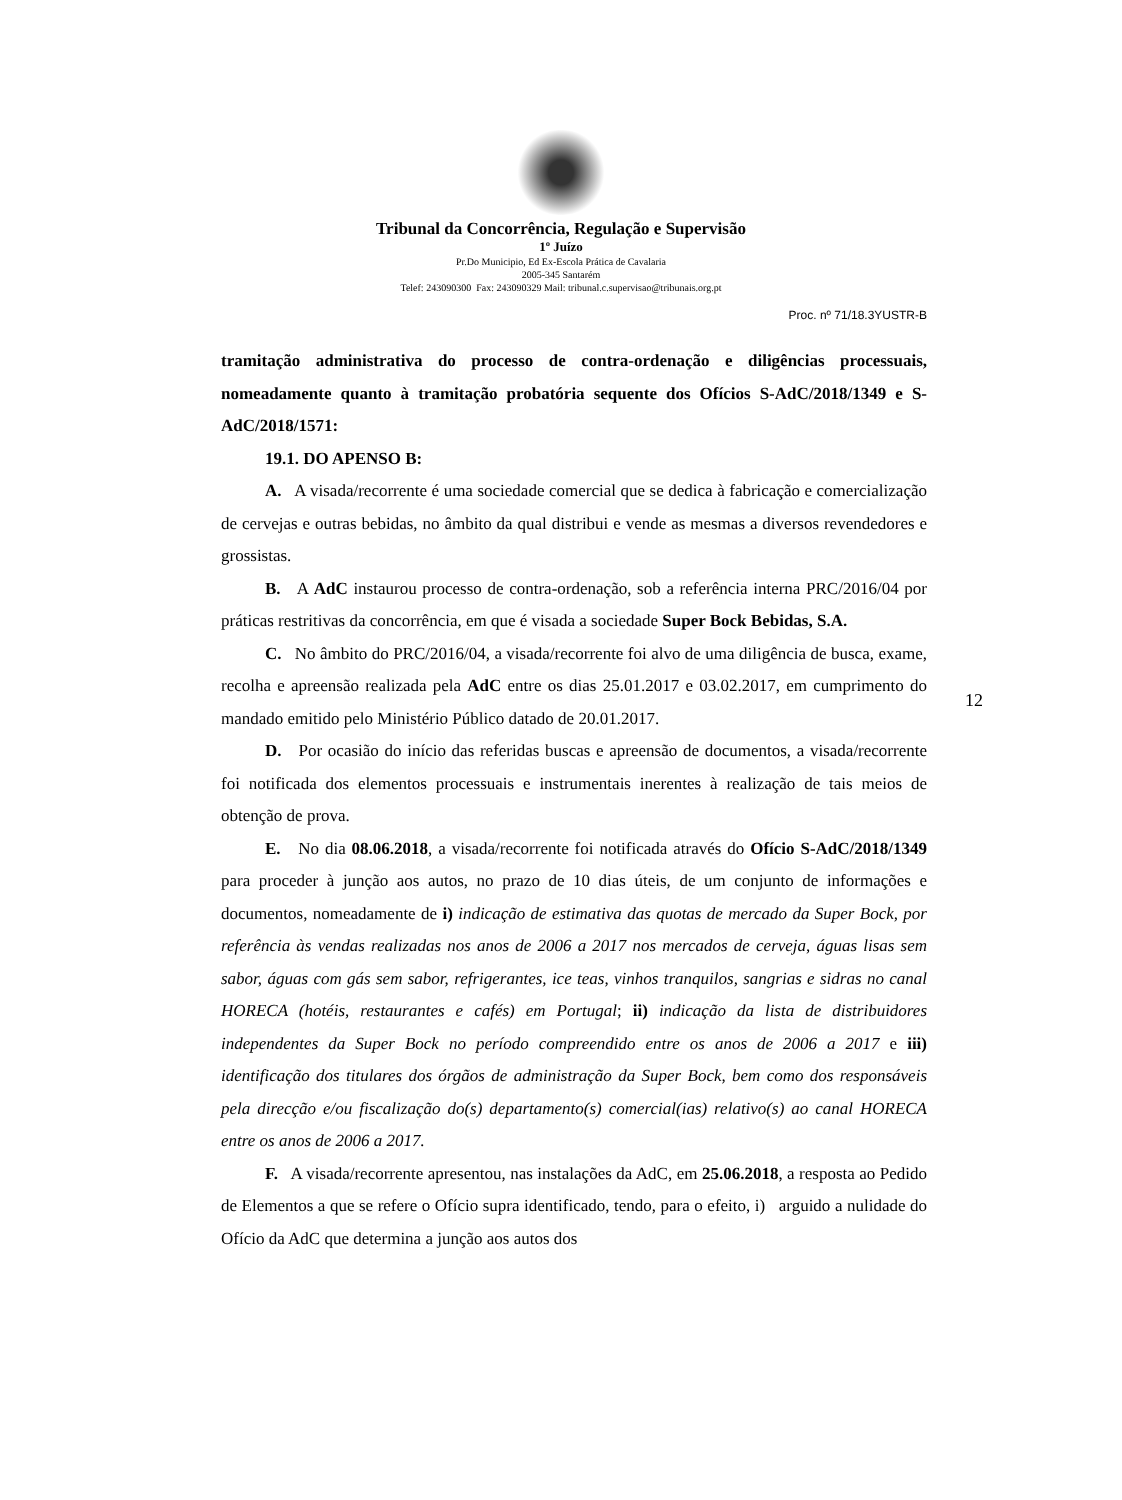Tribunal da Concorrência, Regulação e Supervisão
1º Juízo
Pr.Do Municipio, Ed Ex-Escola Prática de Cavalaria
2005-345 Santarém
Telef: 243090300 Fax: 243090329 Mail: tribunal.c.supervisao@tribunais.org.pt
Proc. nº 71/18.3YUSTR-B
tramitação administrativa do processo de contra-ordenação e diligências processuais, nomeadamente quanto à tramitação probatória sequente dos Ofícios S-AdC/2018/1349 e S-AdC/2018/1571:
19.1. DO APENSO B:
A. A visada/recorrente é uma sociedade comercial que se dedica à fabricação e comercialização de cervejas e outras bebidas, no âmbito da qual distribui e vende as mesmas a diversos revendedores e grossistas.
B. A AdC instaurou processo de contra-ordenação, sob a referência interna PRC/2016/04 por práticas restritivas da concorrência, em que é visada a sociedade Super Bock Bebidas, S.A.
C. No âmbito do PRC/2016/04, a visada/recorrente foi alvo de uma diligência de busca, exame, recolha e apreensão realizada pela AdC entre os dias 25.01.2017 e 03.02.2017, em cumprimento do mandado emitido pelo Ministério Público datado de 20.01.2017.
D. Por ocasião do início das referidas buscas e apreensão de documentos, a visada/recorrente foi notificada dos elementos processuais e instrumentais inerentes à realização de tais meios de obtenção de prova.
E. No dia 08.06.2018, a visada/recorrente foi notificada através do Ofício S-AdC/2018/1349 para proceder à junção aos autos, no prazo de 10 dias úteis, de um conjunto de informações e documentos, nomeadamente de i) indicação de estimativa das quotas de mercado da Super Bock, por referência às vendas realizadas nos anos de 2006 a 2017 nos mercados de cerveja, águas lisas sem sabor, águas com gás sem sabor, refrigerantes, ice teas, vinhos tranquilos, sangrias e sidras no canal HORECA (hotéis, restaurantes e cafés) em Portugal; ii) indicação da lista de distribuidores independentes da Super Bock no período compreendido entre os anos de 2006 a 2017 e iii) identificação dos titulares dos órgãos de administração da Super Bock, bem como dos responsáveis pela direcção e/ou fiscalização do(s) departamento(s) comercial(ias) relativo(s) ao canal HORECA entre os anos de 2006 a 2017.
F. A visada/recorrente apresentou, nas instalações da AdC, em 25.06.2018, a resposta ao Pedido de Elementos a que se refere o Ofício supra identificado, tendo, para o efeito, i) arguido a nulidade do Ofício da AdC que determina a junção aos autos dos
12